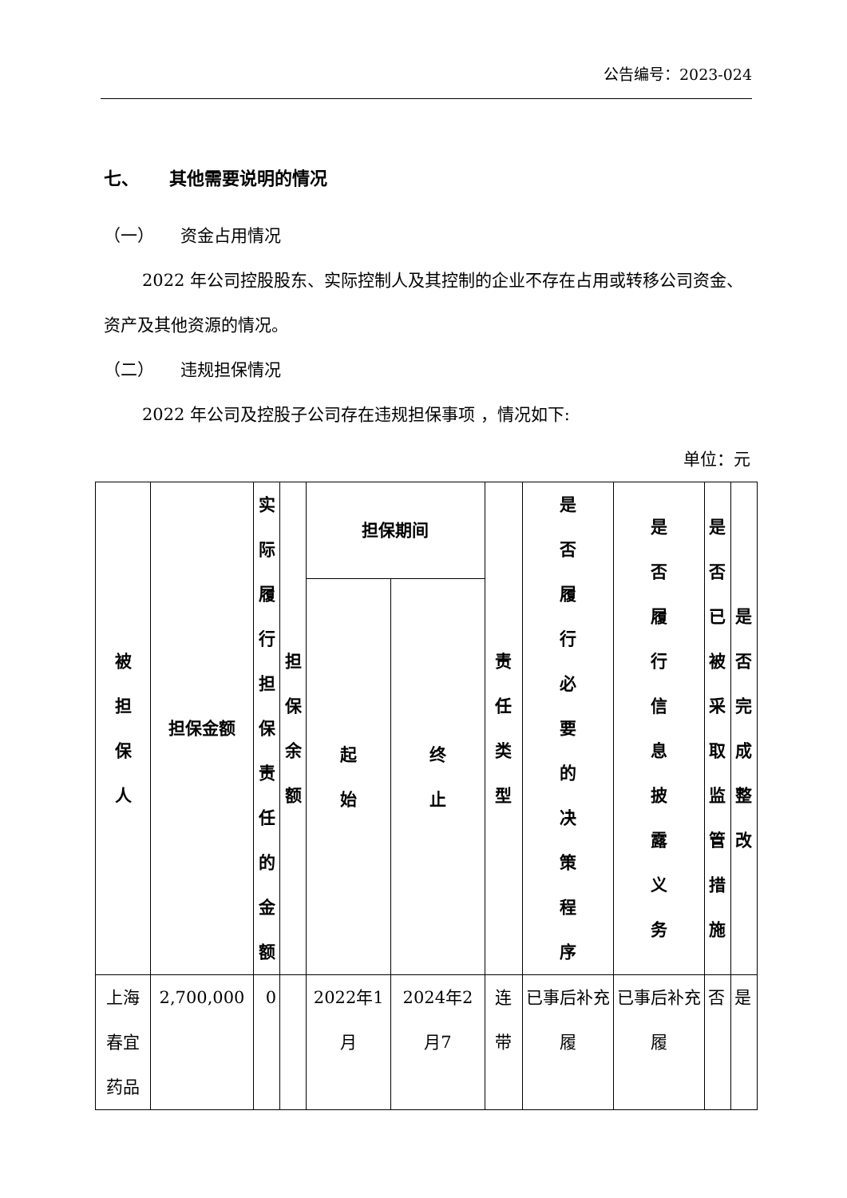公告编号：2023-024
七、 其他需要说明的情况
（一） 资金占用情况
2022 年公司控股股东、实际控制人及其控制的企业不存在占用或转移公司资金、资产及其他资源的情况。
（二） 违规担保情况
2022 年公司及控股子公司存在违规担保事项 ，情况如下:
单位：元
| 被担保人 | 担保金额 | 实际履行担保责任的金额 | 担保余额 | 担保期间 | | 责任类型 | 是否履行必要的决策程序 | 是否履行信息披露义务 | 是否已被采取监管措施 | 是否完成整改 |
| --- | --- | --- | --- | --- | --- | --- | --- | --- | --- | --- |
| | | | | 起始 | 终止 | | | | | |
| 上海春宜药品 | 2,700,000 | 0 | | 2022年1月 | 2024年2月7 | 连带 | 已事后补充履 | 已事后补充履 | 否 | 是 |